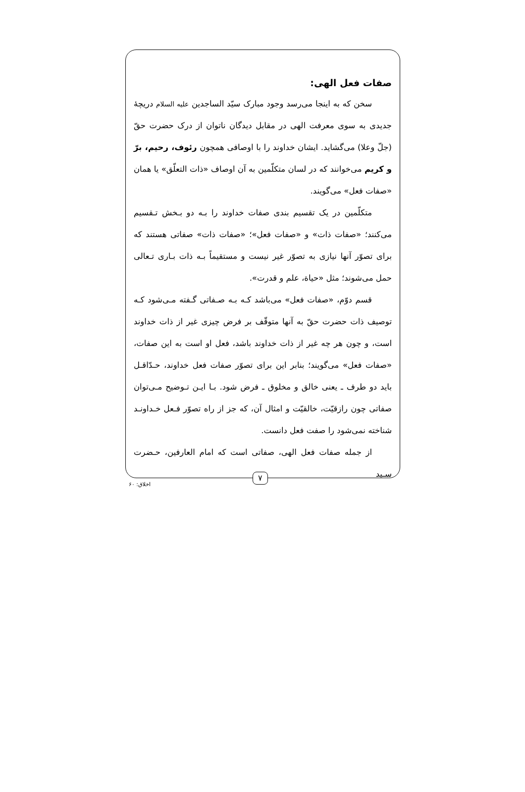صفات فعل الهی:
سخن که به اینجا می‌رسد وجود مبارک سیّد الساجدین علیه السلام دریچهٔ جدیدی به سوی معرفت الهی در مقابل دیدگان ناتوان از درک حضرت حقّ (جلّ وعلا) می‌گشاید. ایشان خداوند را با اوصافی همچون رئوف، رحیم، برّ و کریم می‌خوانند که در لسان متکلّمین به آن اوصاف «ذات التعلّق» یا همان «صفات فعل» می‌گویند.
متکلّمین در یک تقسیم بندی صفات خداوند را بـه دو بـخش تـقسیم می‌کنند؛ «صفات ذات» و «صفات فعل»؛ «صفات ذات» صفاتی هستند که برای تصوّر آنها نیازی به تصوّر غیر نیست و مستقیماً بـه ذات بـاری تـعالی حمل می‌شوند؛ مثل «حیاة، علم و قدرت».
قسم دوّم، «صفات فعل» می‌باشد کـه بـه صـفاتی گـفته مـی‌شود کـه توصیف ذات حضرت حقّ به آنها متوقّف بر فرض چیزی غیر از ذات خداوند است، و چون هر چه غیر از ذات خداوند باشد، فعل او است به این صفات، «صفات فعل» می‌گویند؛ بنابر این برای تصوّر صفات فعل خداوند، حـدّاقـل باید دو طرف ـ یعنی خالق و مخلوق ـ فرض شود. بـا ایـن تـوضیح مـی‌توان صفاتی چون رازقیّت، خالقیّت و امثال آن، که جز از راه تصوّر فـعل خـداونـد شناخته نمی‌شود را صفت فعل دانست.
از جمله صفات فعل الهی، صفاتی است که امام العارفین، حـضرت سـید
۷
اخلاق: ۶۰